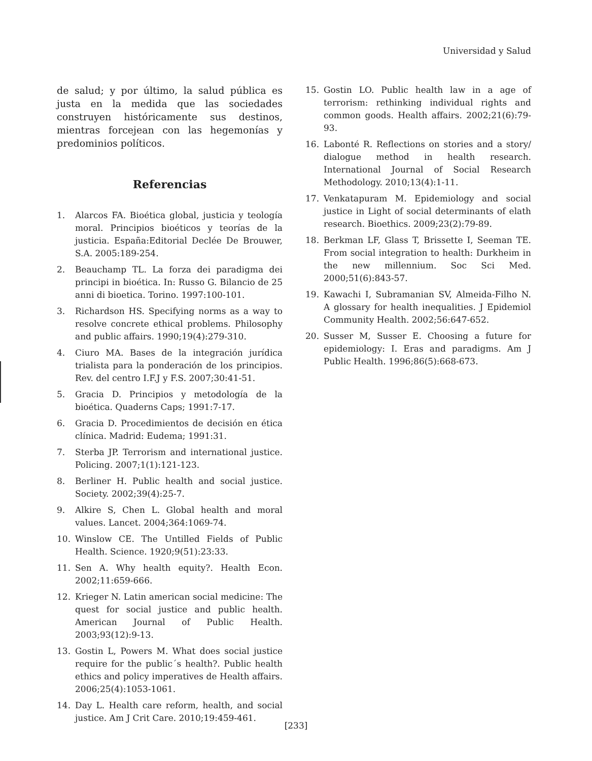Universidad y Salud
de salud; y por último, la salud pública es justa en la medida que las sociedades construyen históricamente sus destinos, mientras forcejean con las hegemonías y predominios políticos.
Referencias
1. Alarcos FA. Bioética global, justicia y teología moral. Principios bioéticos y teorías de la justicia. España:Editorial Declée De Brouwer, S.A. 2005:189-254.
2. Beauchamp TL. La forza dei paradigma dei principi in bioética. In: Russo G. Bilancio de 25 anni di bioetica. Torino. 1997:100-101.
3. Richardson HS. Specifying norms as a way to resolve concrete ethical problems. Philosophy and public affairs. 1990;19(4):279-310.
4. Ciuro MA. Bases de la integración jurídica trialista para la ponderación de los principios. Rev. del centro I.F.J y F.S. 2007;30:41-51.
5. Gracia D. Principios y metodología de la bioética. Quaderns Caps; 1991:7-17.
6. Gracia D. Procedimientos de decisión en ética clínica. Madrid: Eudema; 1991:31.
7. Sterba JP. Terrorism and international justice. Policing. 2007;1(1):121-123.
8. Berliner H. Public health and social justice. Society. 2002;39(4):25-7.
9. Alkire S, Chen L. Global health and moral values. Lancet. 2004;364:1069-74.
10. Winslow CE. The Untilled Fields of Public Health. Science. 1920;9(51):23:33.
11. Sen A. Why health equity?. Health Econ. 2002;11:659-666.
12. Krieger N. Latin american social medicine: The quest for social justice and public health. American Journal of Public Health. 2003;93(12):9-13.
13. Gostin L, Powers M. What does social justice require for the public´s health?. Public health ethics and policy imperatives de Health affairs. 2006;25(4):1053-1061.
14. Day L. Health care reform, health, and social justice. Am J Crit Care. 2010;19:459-461.
15. Gostin LO. Public health law in a age of terrorism: rethinking individual rights and common goods. Health affairs. 2002;21(6):79-93.
16. Labonté R. Reflections on stories and a story/ dialogue method in health research. International Journal of Social Research Methodology. 2010;13(4):1-11.
17. Venkatapuram M. Epidemiology and social justice in Light of social determinants of elath research. Bioethics. 2009;23(2):79-89.
18. Berkman LF, Glass T, Brissette I, Seeman TE. From social integration to health: Durkheim in the new millennium. Soc Sci Med. 2000;51(6):843-57.
19. Kawachi I, Subramanian SV, Almeida-Filho N. A glossary for health inequalities. J Epidemiol Community Health. 2002;56:647-652.
20. Susser M, Susser E. Choosing a future for epidemiology: I. Eras and paradigms. Am J Public Health. 1996;86(5):668-673.
[233]